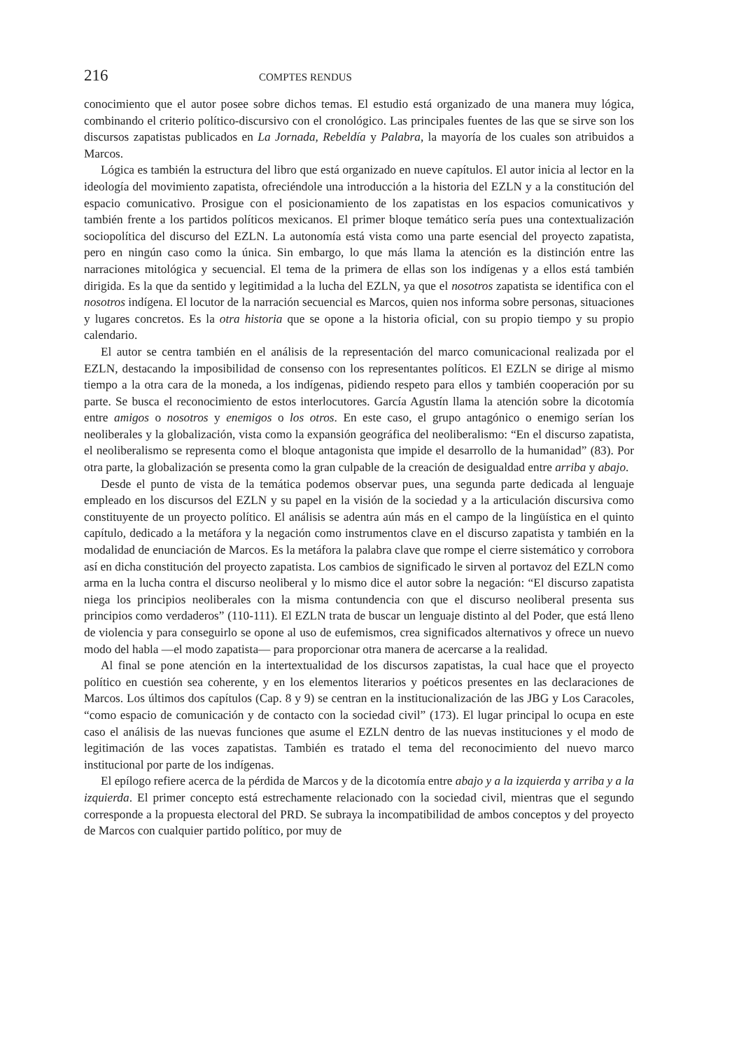216 COMPTES RENDUS
conocimiento que el autor posee sobre dichos temas. El estudio está organizado de una manera muy lógica, combinando el criterio político-discursivo con el cronológico. Las principales fuentes de las que se sirve son los discursos zapatistas publicados en La Jornada, Rebeldía y Palabra, la mayoría de los cuales son atribuidos a Marcos.
Lógica es también la estructura del libro que está organizado en nueve capítulos. El autor inicia al lector en la ideología del movimiento zapatista, ofreciéndole una introducción a la historia del EZLN y a la constitución del espacio comunicativo. Prosigue con el posicionamiento de los zapatistas en los espacios comunicativos y también frente a los partidos políticos mexicanos. El primer bloque temático sería pues una contextualización sociopolítica del discurso del EZLN. La autonomía está vista como una parte esencial del proyecto zapatista, pero en ningún caso como la única. Sin embargo, lo que más llama la atención es la distinción entre las narraciones mitológica y secuencial. El tema de la primera de ellas son los indígenas y a ellos está también dirigida. Es la que da sentido y legitimidad a la lucha del EZLN, ya que el nosotros zapatista se identifica con el nosotros indígena. El locutor de la narración secuencial es Marcos, quien nos informa sobre personas, situaciones y lugares concretos. Es la otra historia que se opone a la historia oficial, con su propio tiempo y su propio calendario.
El autor se centra también en el análisis de la representación del marco comunicacional realizada por el EZLN, destacando la imposibilidad de consenso con los representantes políticos. El EZLN se dirige al mismo tiempo a la otra cara de la moneda, a los indígenas, pidiendo respeto para ellos y también cooperación por su parte. Se busca el reconocimiento de estos interlocutores. García Agustín llama la atención sobre la dicotomía entre amigos o nosotros y enemigos o los otros. En este caso, el grupo antagónico o enemigo serían los neoliberales y la globalización, vista como la expansión geográfica del neoliberalismo: “En el discurso zapatista, el neoliberalismo se representa como el bloque antagonista que impide el desarrollo de la humanidad” (83). Por otra parte, la globalización se presenta como la gran culpable de la creación de desigualdad entre arriba y abajo.
Desde el punto de vista de la temática podemos observar pues, una segunda parte dedicada al lenguaje empleado en los discursos del EZLN y su papel en la visión de la sociedad y a la articulación discursiva como constituyente de un proyecto político. El análisis se adentra aún más en el campo de la lingüística en el quinto capítulo, dedicado a la metáfora y la negación como instrumentos clave en el discurso zapatista y también en la modalidad de enunciación de Marcos. Es la metáfora la palabra clave que rompe el cierre sistemático y corrobora así en dicha constitución del proyecto zapatista. Los cambios de significado le sirven al portavoz del EZLN como arma en la lucha contra el discurso neoliberal y lo mismo dice el autor sobre la negación: “El discurso zapatista niega los principios neoliberales con la misma contundencia con que el discurso neoliberal presenta sus principios como verdaderos” (110-111). El EZLN trata de buscar un lenguaje distinto al del Poder, que está lleno de violencia y para conseguirlo se opone al uso de eufemismos, crea significados alternativos y ofrece un nuevo modo del habla —el modo zapatista— para proporcionar otra manera de acercarse a la realidad.
Al final se pone atención en la intertextualidad de los discursos zapatistas, la cual hace que el proyecto político en cuestión sea coherente, y en los elementos literarios y poéticos presentes en las declaraciones de Marcos. Los últimos dos capítulos (Cap. 8 y 9) se centran en la institucionalización de las JBG y Los Caracoles, “como espacio de comunicación y de contacto con la sociedad civil” (173). El lugar principal lo ocupa en este caso el análisis de las nuevas funciones que asume el EZLN dentro de las nuevas instituciones y el modo de legitimación de las voces zapatistas. También es tratado el tema del reconocimiento del nuevo marco institucional por parte de los indígenas.
El epílogo refiere acerca de la pérdida de Marcos y de la dicotomía entre abajo y a la izquierda y arriba y a la izquierda. El primer concepto está estrechamente relacionado con la sociedad civil, mientras que el segundo corresponde a la propuesta electoral del PRD. Se subraya la incompatibilidad de ambos conceptos y del proyecto de Marcos con cualquier partido político, por muy de